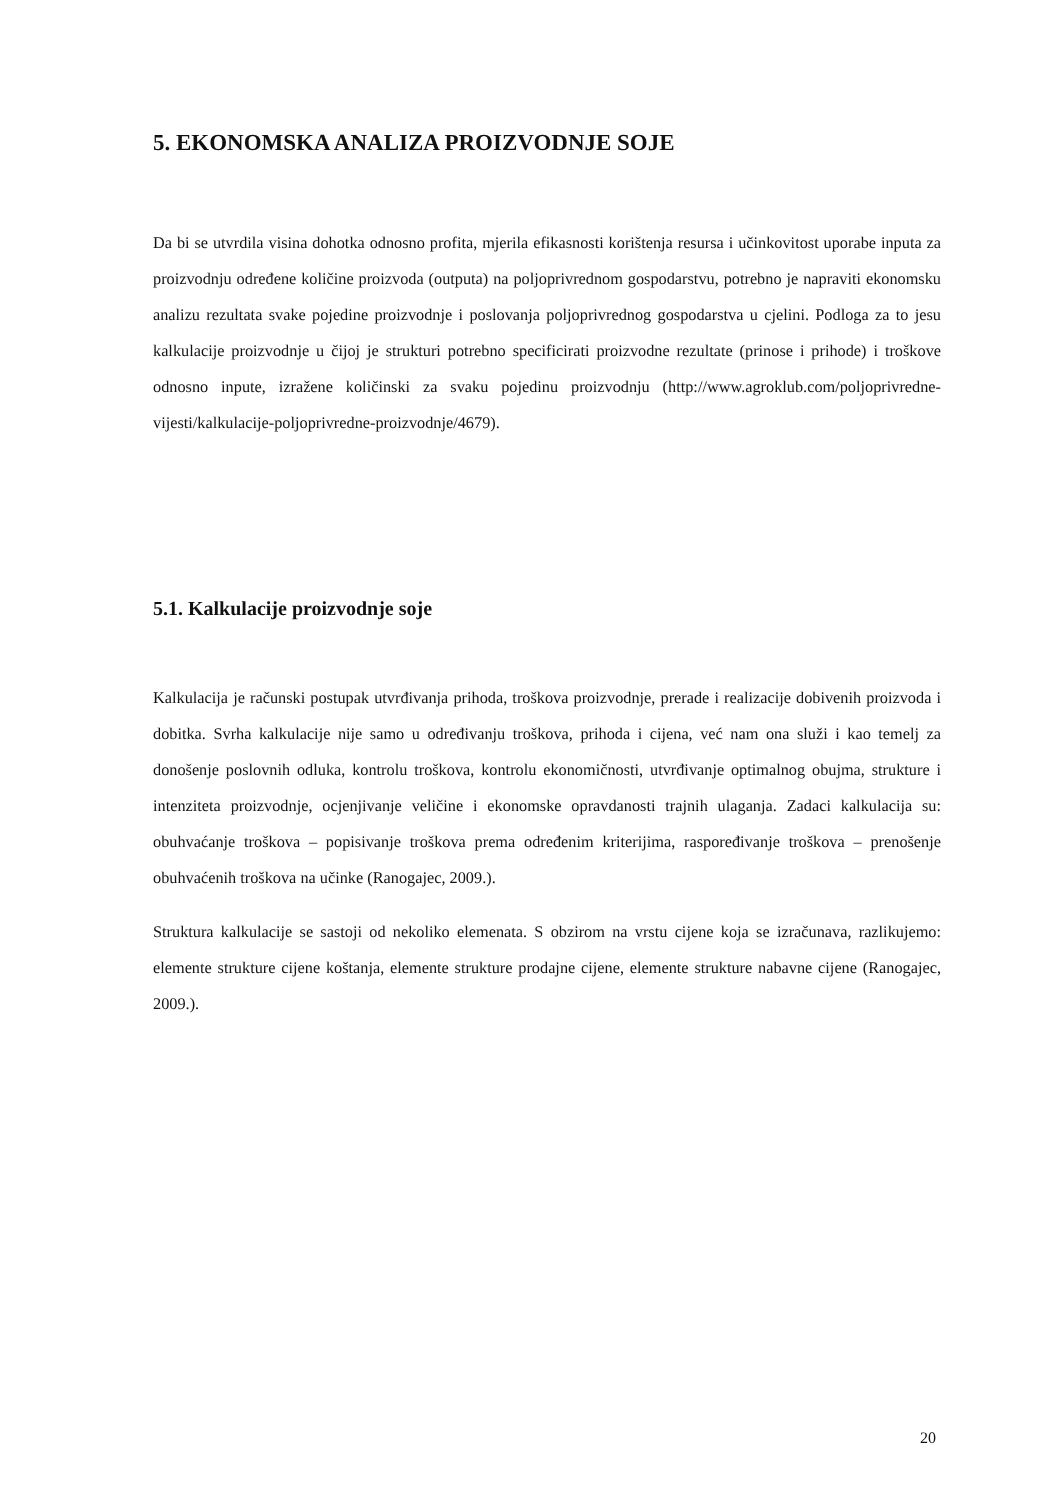5. EKONOMSKA ANALIZA PROIZVODNJE SOJE
Da bi se utvrdila visina dohotka odnosno profita, mjerila efikasnosti korištenja resursa i učinkovitost uporabe inputa za proizvodnju određene količine proizvoda (outputa) na poljoprivrednom gospodarstvu, potrebno je napraviti ekonomsku analizu rezultata svake pojedine proizvodnje i poslovanja poljoprivrednog gospodarstva u cjelini. Podloga za to jesu kalkulacije proizvodnje u čijoj je strukturi potrebno specificirati proizvodne rezultate (prinose i prihode) i troškove odnosno inpute, izražene količinski za svaku pojedinu proizvodnju (http://www.agroklub.com/poljoprivredne-vijesti/kalkulacije-poljoprivredne-proizvodnje/4679).
5.1. Kalkulacije proizvodnje soje
Kalkulacija je računski postupak utvrđivanja prihoda, troškova proizvodnje, prerade i realizacije dobivenih proizvoda i dobitka. Svrha kalkulacije nije samo u određivanju troškova, prihoda i cijena, već nam ona služi i kao temelj za donošenje poslovnih odluka, kontrolu troškova, kontrolu ekonomičnosti, utvrđivanje optimalnog obujma, strukture i intenziteta proizvodnje, ocjenjivanje veličine i ekonomske opravdanosti trajnih ulaganja. Zadaci kalkulacija su: obuhvaćanje troškova – popisivanje troškova prema određenim kriterijima, raspoređivanje troškova – prenošenje obuhvaćenih troškova na učinke (Ranogajec, 2009.).
Struktura kalkulacije se sastoji od nekoliko elemenata. S obzirom na vrstu cijene koja se izračunava, razlikujemo: elemente strukture cijene koštanja, elemente strukture prodajne cijene, elemente strukture nabavne cijene (Ranogajec, 2009.).
20